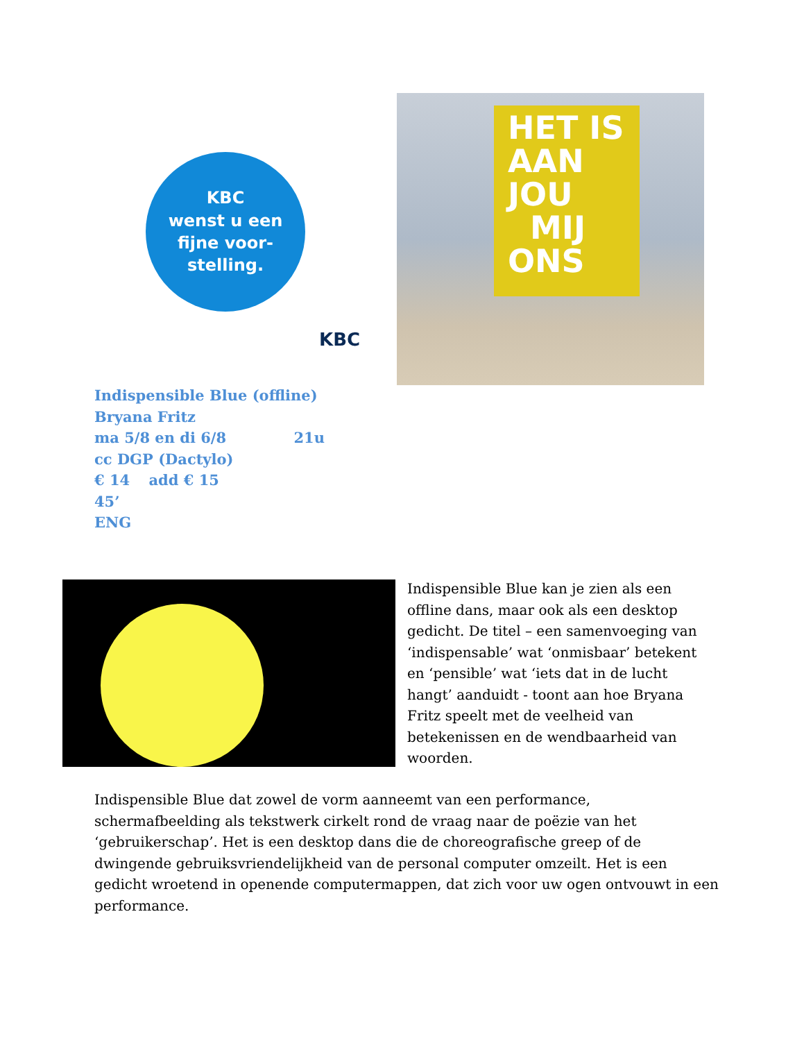KBC
wenst u een
fijne voor-
stelling.
KBC
HET IS
AAN
JOU
MIJ
ONS
Indispensible Blue (offline)
Bryana Fritz
ma 5/8 en di 6/8 21u
cc DGP (Dactylo)
€ 14 add € 15
45’
ENG
Indispensible Blue kan je zien als een offline dans, maar ook als een desktop gedicht. De titel – een samenvoeging van ‘indispensable’ wat ‘onmisbaar’ betekent en ‘pensible’ wat ‘iets dat in de lucht hangt’ aanduidt - toont aan hoe Bryana Fritz speelt met de veelheid van betekenissen en de wendbaarheid van woorden.
Indispensible Blue dat zowel de vorm aanneemt van een performance, schermafbeelding als tekstwerk cirkelt rond de vraag naar de poëzie van het ‘gebruikerschap’. Het is een desktop dans die de choreografische greep of de dwingende gebruiksvriendelijkheid van de personal computer omzeilt. Het is een gedicht wroetend in openende computermappen, dat zich voor uw ogen ontvouwt in een performance.